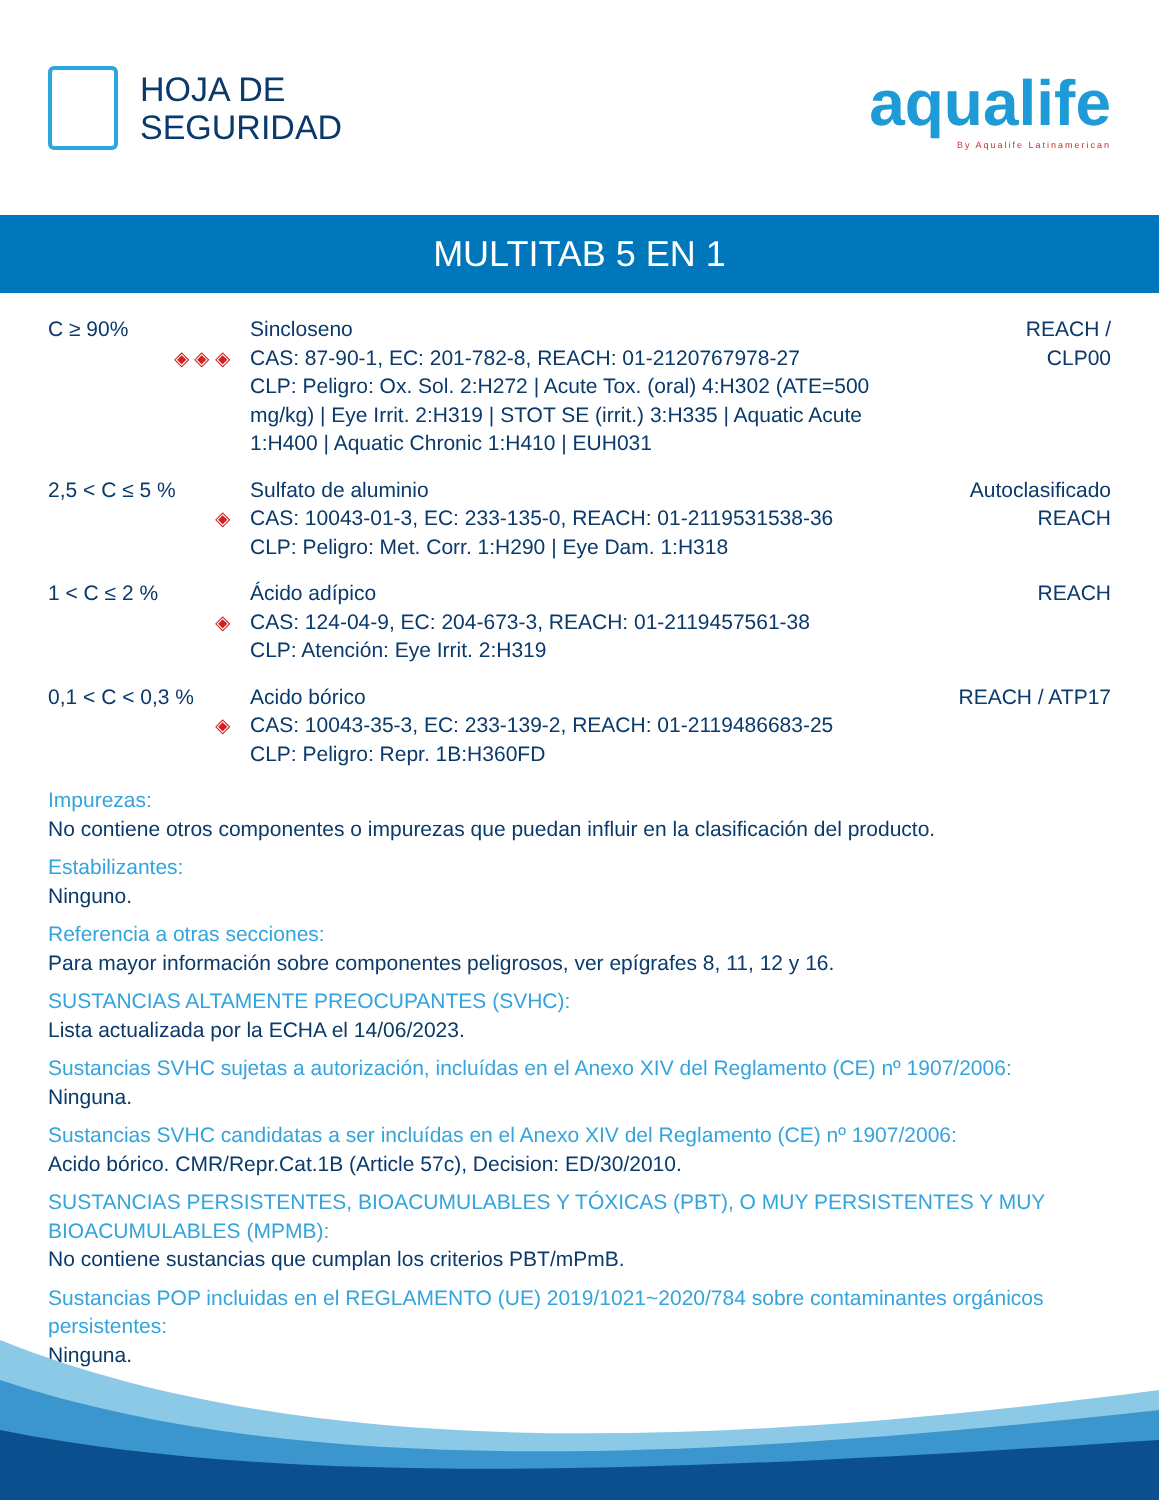HOJA DE
SEGURIDAD
aqualife
By Aqualife Latinamerican
MULTITAB 5 EN 1
| C ≥ 90% ◈ ◈ ◈ | Sincloseno CAS: 87-90-1, EC: 201-782-8, REACH: 01-2120767978-27 CLP: Peligro: Ox. Sol. 2:H272 / Acute Tox. (oral) 4:H302 (ATE=500 mg/kg) / Eye Irrit. 2:H319 / STOT SE (irrit.) 3:H335 / Aquatic Acute 1:H400 / Aquatic Chronic 1:H410 / EUH031 | REACH / CLP00 |
| 2,5 < C ≤ 5 % ◈ | Sulfato de aluminio CAS: 10043-01-3, EC: 233-135-0, REACH: 01-2119531538-36 CLP: Peligro: Met. Corr. 1:H290 / Eye Dam. 1:H318 | Autoclasificado REACH |
| 1 < C ≤ 2 % ◈ | Ácido adípico CAS: 124-04-9, EC: 204-673-3, REACH: 01-2119457561-38 CLP: Atención: Eye Irrit. 2:H319 | REACH |
| 0,1 < C < 0,3 % ◈ | Acido bórico CAS: 10043-35-3, EC: 233-139-2, REACH: 01-2119486683-25 CLP: Peligro: Repr. 1B:H360FD | REACH / ATP17 |
Impurezas:
No contiene otros componentes o impurezas que puedan influir en la clasificación del producto.
Estabilizantes:
Ninguno.
Referencia a otras secciones:
Para mayor información sobre componentes peligrosos, ver epígrafes 8, 11, 12 y 16.
SUSTANCIAS ALTAMENTE PREOCUPANTES (SVHC):
Lista actualizada por la ECHA el 14/06/2023.
Sustancias SVHC sujetas a autorización, incluídas en el Anexo XIV del Reglamento (CE) nº 1907/2006:
Ninguna.
Sustancias SVHC candidatas a ser incluídas en el Anexo XIV del Reglamento (CE) nº 1907/2006:
Acido bórico. CMR/Repr.Cat.1B (Article 57c), Decision: ED/30/2010.
SUSTANCIAS PERSISTENTES, BIOACUMULABLES Y TÓXICAS (PBT), O MUY PERSISTENTES Y MUY BIOACUMULABLES (MPMB):
No contiene sustancias que cumplan los criterios PBT/mPmB.
Sustancias POP incluidas en el REGLAMENTO (UE) 2019/1021~2020/784 sobre contaminantes orgánicos persistentes:
Ninguna.